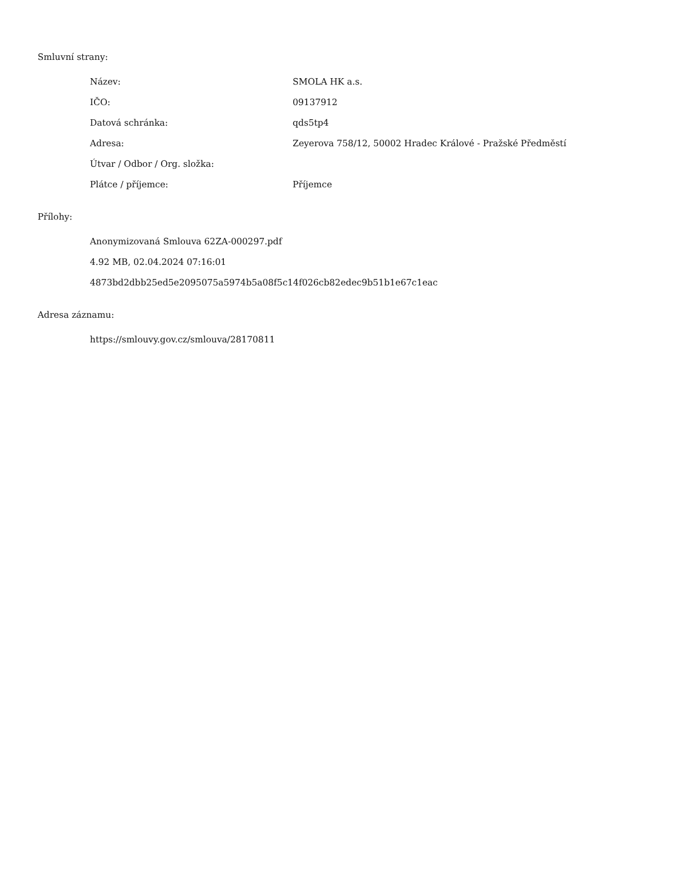Smluvní strany:
| Název: | SMOLA HK a.s. |
| IČO: | 09137912 |
| Datová schránka: | qds5tp4 |
| Adresa: | Zeyerova 758/12, 50002 Hradec Králové - Pražské Předměstí |
| Útvar / Odbor / Org. složka: | |
| Plátce / příjemce: | Příjemce |
Přílohy:
Anonymizovaná Smlouva 62ZA-000297.pdf
4.92 MB, 02.04.2024 07:16:01
4873bd2dbb25ed5e2095075a5974b5a08f5c14f026cb82edec9b51b1e67c1eac
Adresa záznamu:
https://smlouvy.gov.cz/smlouva/28170811